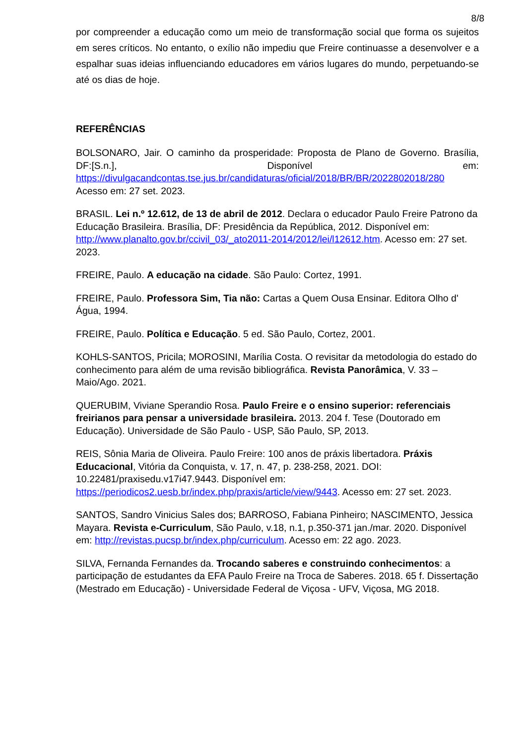8/8
por compreender a educação como um meio de transformação social que forma os sujeitos em seres críticos. No entanto, o exílio não impediu que Freire continuasse a desenvolver e a espalhar suas ideias influenciando educadores em vários lugares do mundo, perpetuando-se até os dias de hoje.
REFERÊNCIAS
BOLSONARO, Jair. O caminho da prosperidade: Proposta de Plano de Governo. Brasília, DF:[S.n.], Disponível em:
https://divulgacandcontas.tse.jus.br/candidaturas/oficial/2018/BR/BR/2022802018/280
Acesso em: 27 set. 2023.
BRASIL. Lei n.º 12.612, de 13 de abril de 2012. Declara o educador Paulo Freire Patrono da Educação Brasileira. Brasília, DF: Presidência da República, 2012. Disponível em: http://www.planalto.gov.br/ccivil_03/_ato2011-2014/2012/lei/l12612.htm. Acesso em: 27 set. 2023.
FREIRE, Paulo. A educação na cidade. São Paulo: Cortez, 1991.
FREIRE, Paulo. Professora Sim, Tia não: Cartas a Quem Ousa Ensinar. Editora Olho d' Água, 1994.
FREIRE, Paulo. Política e Educação. 5 ed. São Paulo, Cortez, 2001.
KOHLS-SANTOS, Pricila; MOROSINI, Marília Costa. O revisitar da metodologia do estado do conhecimento para além de uma revisão bibliográfica. Revista Panorâmica, V. 33 – Maio/Ago. 2021.
QUERUBIM, Viviane Sperandio Rosa. Paulo Freire e o ensino superior: referenciais freirianos para pensar a universidade brasileira. 2013. 204 f. Tese (Doutorado em Educação). Universidade de São Paulo - USP, São Paulo, SP, 2013.
REIS, Sônia Maria de Oliveira. Paulo Freire: 100 anos de práxis libertadora. Práxis Educacional, Vitória da Conquista, v. 17, n. 47, p. 238-258, 2021. DOI: 10.22481/praxisedu.v17i47.9443. Disponível em: https://periodicos2.uesb.br/index.php/praxis/article/view/9443. Acesso em: 27 set. 2023.
SANTOS, Sandro Vinicius Sales dos; BARROSO, Fabiana Pinheiro; NASCIMENTO, Jessica Mayara. Revista e-Curriculum, São Paulo, v.18, n.1, p.350-371 jan./mar. 2020. Disponível em: http://revistas.pucsp.br/index.php/curriculum. Acesso em: 22 ago. 2023.
SILVA, Fernanda Fernandes da. Trocando saberes e construindo conhecimentos: a participação de estudantes da EFA Paulo Freire na Troca de Saberes. 2018. 65 f. Dissertação (Mestrado em Educação) - Universidade Federal de Viçosa - UFV, Viçosa, MG 2018.